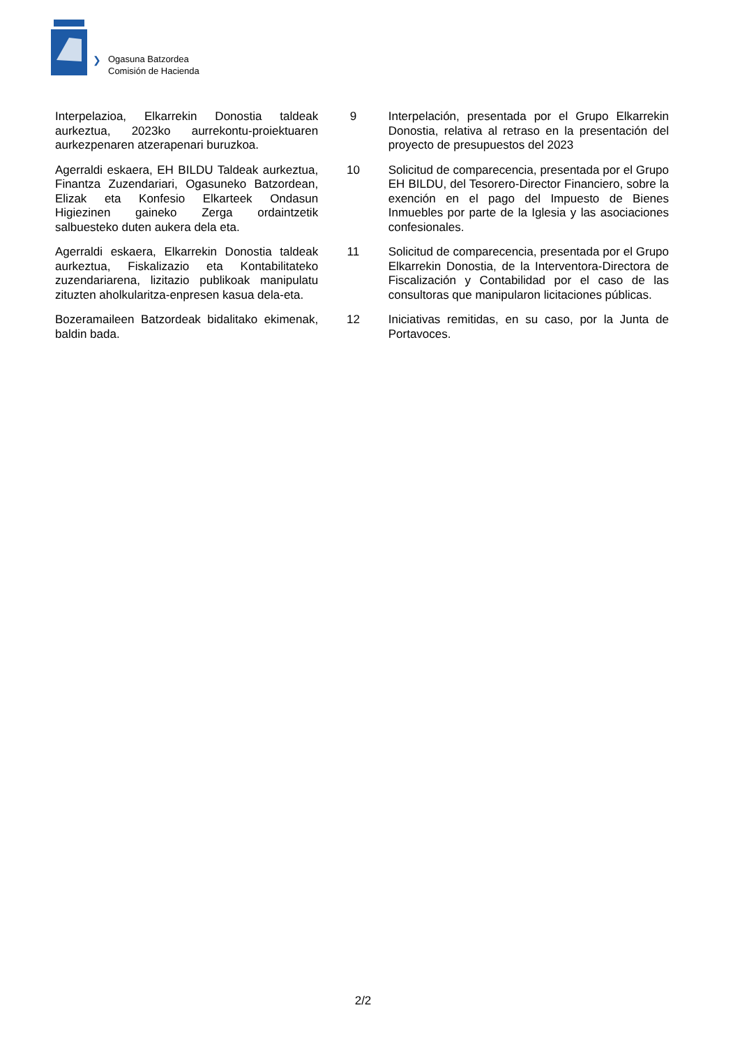❯
Ogasuna Batzordea
Comisión de Hacienda
| Interpelazioa, Elkarrekin Donostia taldeak aurkeztua, 2023ko aurrekontu-proiektuaren aurkezpenaren atzerapenari buruzkoa. | 9 | Interpelación, presentada por el Grupo Elkarrekin Donostia, relativa al retraso en la presentación del proyecto de presupuestos del 2023 |
| Agerraldi eskaera, EH BILDU Taldeak aurkeztua, Finantza Zuzendariari, Ogasuneko Batzordean, Elizak eta Konfesio Elkarteek Ondasun Higiezinen gaineko Zerga ordaintzetik salbuesteko duten aukera dela eta. | 10 | Solicitud de comparecencia, presentada por el Grupo EH BILDU, del Tesorero-Director Financiero, sobre la exención en el pago del Impuesto de Bienes Inmuebles por parte de la Iglesia y las asociaciones confesionales. |
| Agerraldi eskaera, Elkarrekin Donostia taldeak aurkeztua, Fiskalizazio eta Kontabilitateko zuzendariarena, lizitazio publikoak manipulatu zituzten aholkularitza-enpresen kasua dela-eta. | 11 | Solicitud de comparecencia, presentada por el Grupo Elkarrekin Donostia, de la Interventora-Directora de Fiscalización y Contabilidad por el caso de las consultoras que manipularon licitaciones públicas. |
| Bozeramaileen Batzordeak bidalitako ekimenak, baldin bada. | 12 | Iniciativas remitidas, en su caso, por la Junta de Portavoces. |
2/2